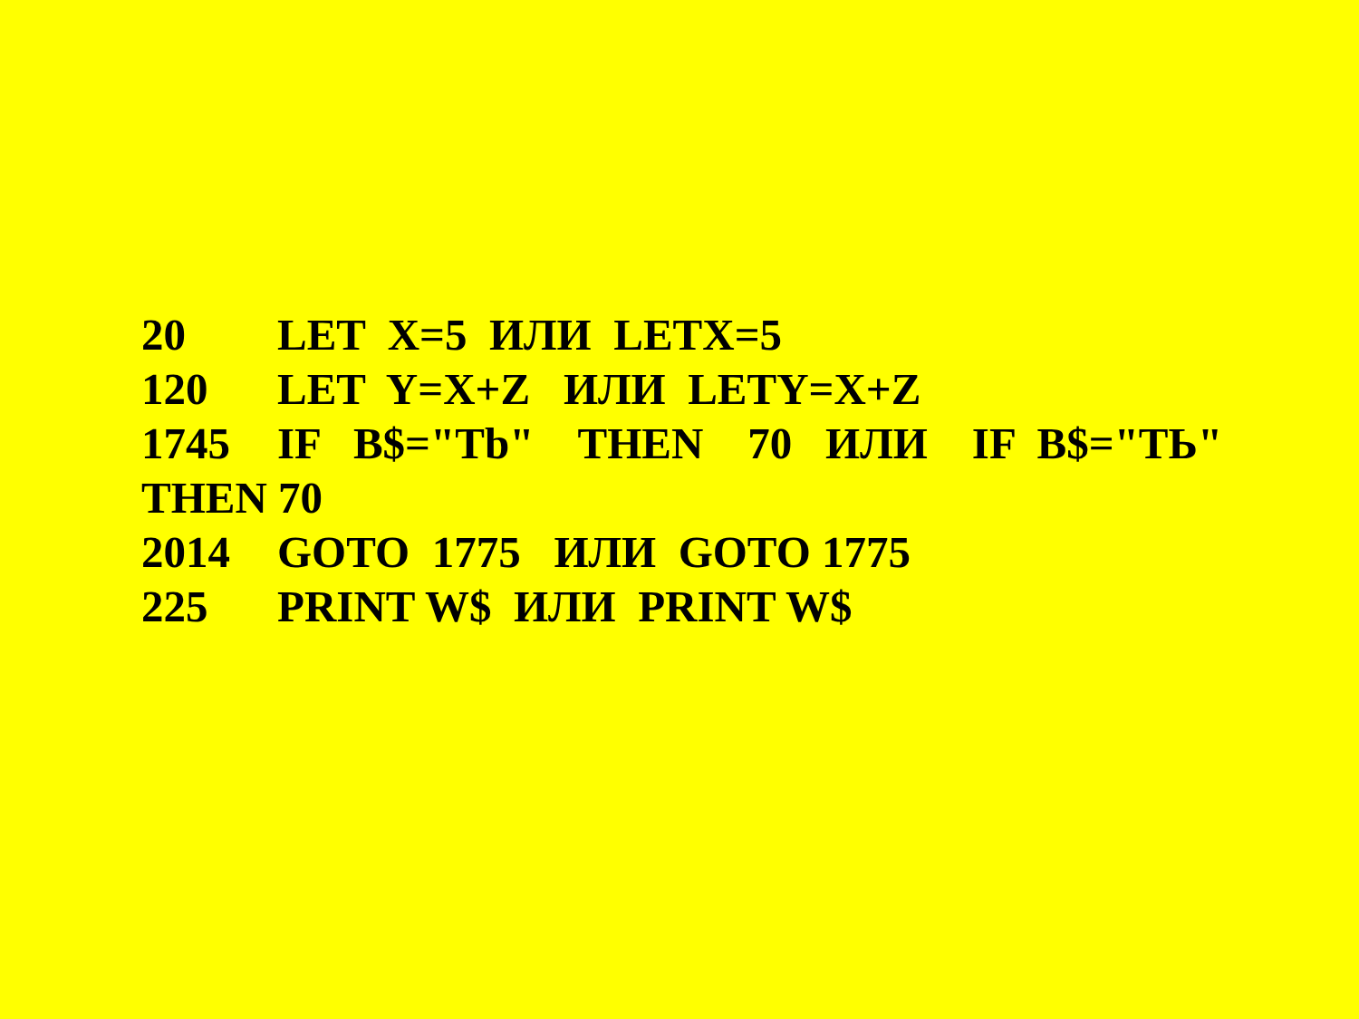20 LET X=5 ИЛИ LETX=5
120 LET Y=X+Z ИЛИ LETY=X+Z
1745 IF B$="Tb" THEN 70 ИЛИ IF B$="ТЬ"
THEN 70
2014 GOTO 1775 ИЛИ GOTO 1775
225 PRINT W$ ИЛИ PRINT W$